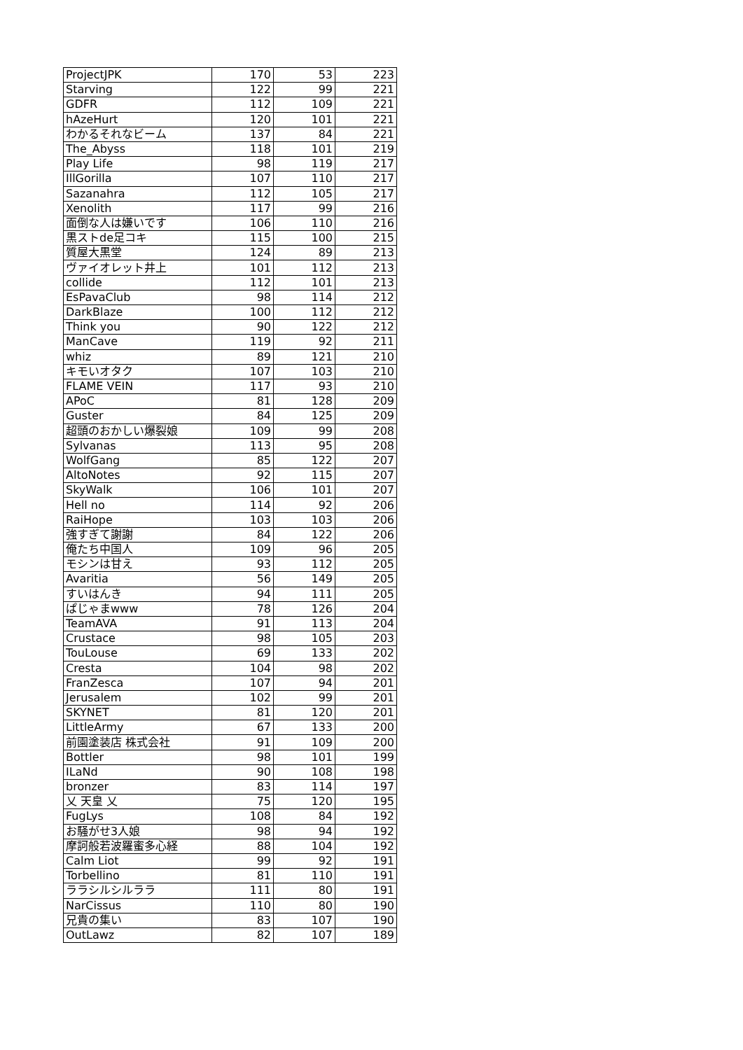| ProjectJPK | 170 | 53 | 223 |
| Starving | 122 | 99 | 221 |
| GDFR | 112 | 109 | 221 |
| hAzeHurt | 120 | 101 | 221 |
| わかるそれなビーム | 137 | 84 | 221 |
| The_Abyss | 118 | 101 | 219 |
| Play Life | 98 | 119 | 217 |
| IllGorilla | 107 | 110 | 217 |
| Sazanahra | 112 | 105 | 217 |
| Xenolith | 117 | 99 | 216 |
| 面倒な人は嫌いです | 106 | 110 | 216 |
| 黒ストde足コキ | 115 | 100 | 215 |
| 質屋大黒堂 | 124 | 89 | 213 |
| ヴァイオレット井上 | 101 | 112 | 213 |
| collide | 112 | 101 | 213 |
| EsPavaClub | 98 | 114 | 212 |
| DarkBlaze | 100 | 112 | 212 |
| Think you | 90 | 122 | 212 |
| ManCave | 119 | 92 | 211 |
| whiz | 89 | 121 | 210 |
| キモいオタク | 107 | 103 | 210 |
| FLAME VEIN | 117 | 93 | 210 |
| APoC | 81 | 128 | 209 |
| Guster | 84 | 125 | 209 |
| 超頭のおかしい爆裂娘 | 109 | 99 | 208 |
| Sylvanas | 113 | 95 | 208 |
| WolfGang | 85 | 122 | 207 |
| AltoNotes | 92 | 115 | 207 |
| SkyWalk | 106 | 101 | 207 |
| Hell no | 114 | 92 | 206 |
| RaiHope | 103 | 103 | 206 |
| 強すぎて謝謝 | 84 | 122 | 206 |
| 俺たち中国人 | 109 | 96 | 205 |
| モシンは甘え | 93 | 112 | 205 |
| Avaritia | 56 | 149 | 205 |
| すいはんき | 94 | 111 | 205 |
| ぱじゃまwww | 78 | 126 | 204 |
| TeamAVA | 91 | 113 | 204 |
| Crustace | 98 | 105 | 203 |
| TouLouse | 69 | 133 | 202 |
| Cresta | 104 | 98 | 202 |
| FranZesca | 107 | 94 | 201 |
| Jerusalem | 102 | 99 | 201 |
| SKYNET | 81 | 120 | 201 |
| LittleArmy | 67 | 133 | 200 |
| 前園塗装店 株式会社 | 91 | 109 | 200 |
| Bottler | 98 | 101 | 199 |
| ILaNd | 90 | 108 | 198 |
| bronzer | 83 | 114 | 197 |
| 乂 天皇 乂 | 75 | 120 | 195 |
| FugLys | 108 | 84 | 192 |
| お騒がせ3人娘 | 98 | 94 | 192 |
| 摩訶般若波羅蜜多心経 | 88 | 104 | 192 |
| Calm Liot | 99 | 92 | 191 |
| Torbellino | 81 | 110 | 191 |
| ララシルシルララ | 111 | 80 | 191 |
| NarCissus | 110 | 80 | 190 |
| 兄貴の集い | 83 | 107 | 190 |
| OutLawz | 82 | 107 | 189 |